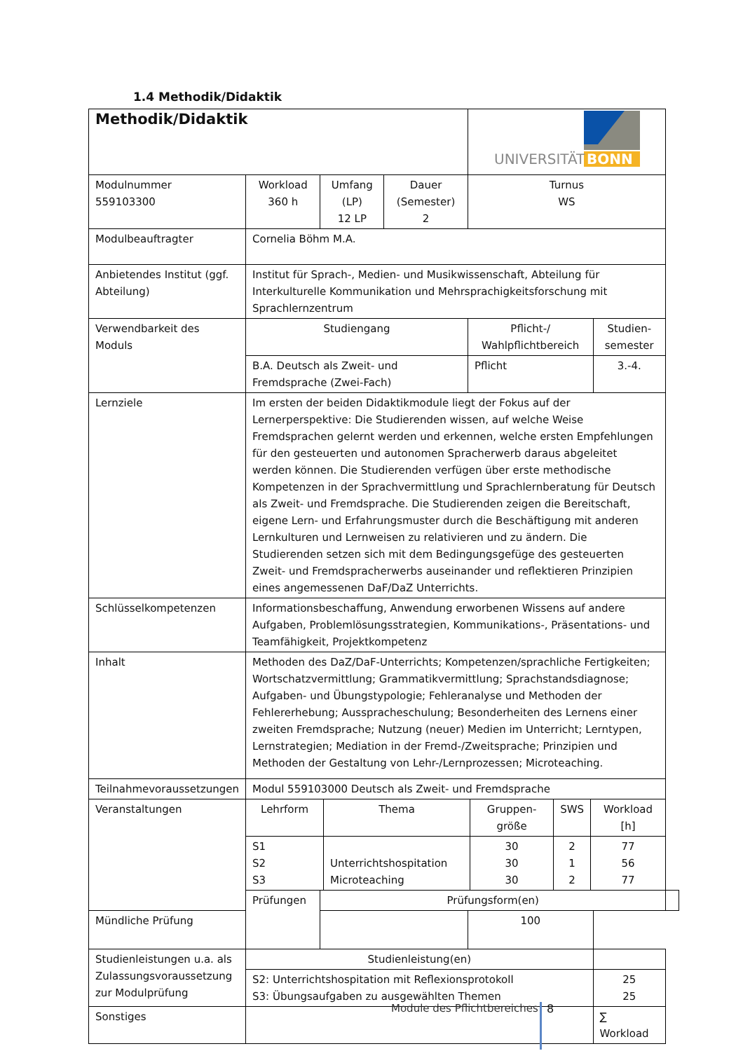1.4 Methodik/Didaktik
| Methodik/Didaktik | | | | UNIVERSITÄT BONN | | | |
| Modulnummer 559103300 | Workload 360 h | Umfang (LP) 12 LP | Dauer (Semester) 2 | Turnus WS | | | |
| Modulbeauftragter | Cornelia Böhm M.A. | | | | | | |
| Anbietendes Institut (ggf. Abteilung) | Institut für Sprach-, Medien- und Musikwissenschaft, Abteilung für Interkulturelle Kommunikation und Mehrsprachigkeitsforschung mit Sprachlernzentrum | | | | | | |
| Verwendbarkeit des Moduls | Studiengang | | | Pflicht-/ Wahlpflichtbereich | | Studien-semester | |
| | B.A. Deutsch als Zweit- und Fremdsprache (Zwei-Fach) | | | Pflicht | | 3.-4. | |
| Lernziele | Im ersten der beiden Didaktikmodule liegt der Fokus auf der Lernerperspektive: Die Studierenden wissen, auf welche Weise Fremdsprachen gelernt werden und erkennen, welche ersten Empfehlungen für den gesteuerten und autonomen Spracherwerb daraus abgeleitet werden können. Die Studierenden verfügen über erste methodische Kompetenzen in der Sprachvermittlung und Sprachlernberatung für Deutsch als Zweit- und Fremdsprache. Die Studierenden zeigen die Bereitschaft, eigene Lern- und Erfahrungsmuster durch die Beschäftigung mit anderen Lernkulturen und Lernweisen zu relativieren und zu ändern. Die Studierenden setzen sich mit dem Bedingungsgefüge des gesteuerten Zweit- und Fremdspracherwerbs auseinander und reflektieren Prinzipien eines angemessenen DaF/DaZ Unterrichts. | | | | | | |
| Schlüsselkompetenzen | Informationsbeschaffung, Anwendung erworbenen Wissens auf andere Aufgaben, Problemlösungsstrategien, Kommunikations-, Präsentations- und Teamfähigkeit, Projektkompetenz | | | | | | |
| Inhalt | Methoden des DaZ/DaF-Unterrichts; Kompetenzen/sprachliche Fertigkeiten; Wortschatzvermittlung; Grammatikvermittlung; Sprachstandsdiagnose; Aufgaben- und Übungstypologie; Fehleranalyse und Methoden der Fehlererhebung; Ausspracheschulung; Besonderheiten des Lernens einer zweiten Fremdsprache; Nutzung (neuer) Medien im Unterricht; Lerntypen, Lernstrategien; Mediation in der Fremd-/Zweitsprache; Prinzipien und Methoden der Gestaltung von Lehr-/Lernprozessen; Microteaching. | | | | | | |
| Teilnahmevoraussetzungen | Modul 559103000 Deutsch als Zweit- und Fremdsprache | | | | | | |
| Veranstaltungen | / Lehrform / Thema / Gruppen-größe / SWS / Workload [h] / / S1 S2 S3 / Unterrichtshospitation Microteaching / 30 30 30 / 2 1 2 / 77 56 77 / | | | | | | |
| | Prüfungen | Prüfungsform(en) | | | | | |
| Mündliche Prüfung | | | | | 100 | | |
| Studienleistungen u.a. als Zulassungsvoraussetzung zur Modulprüfung | Studienleistung(en) | | | | | | |
| | S2: Unterrichtshospitation mit Reflexionsprotokoll S3: Übungsaufgaben zu ausgewählten Themen | | | | | 25 25 | |
| Sonstiges | | | | | | ∑ Workload | |
Module des Pflichtbereiches 8